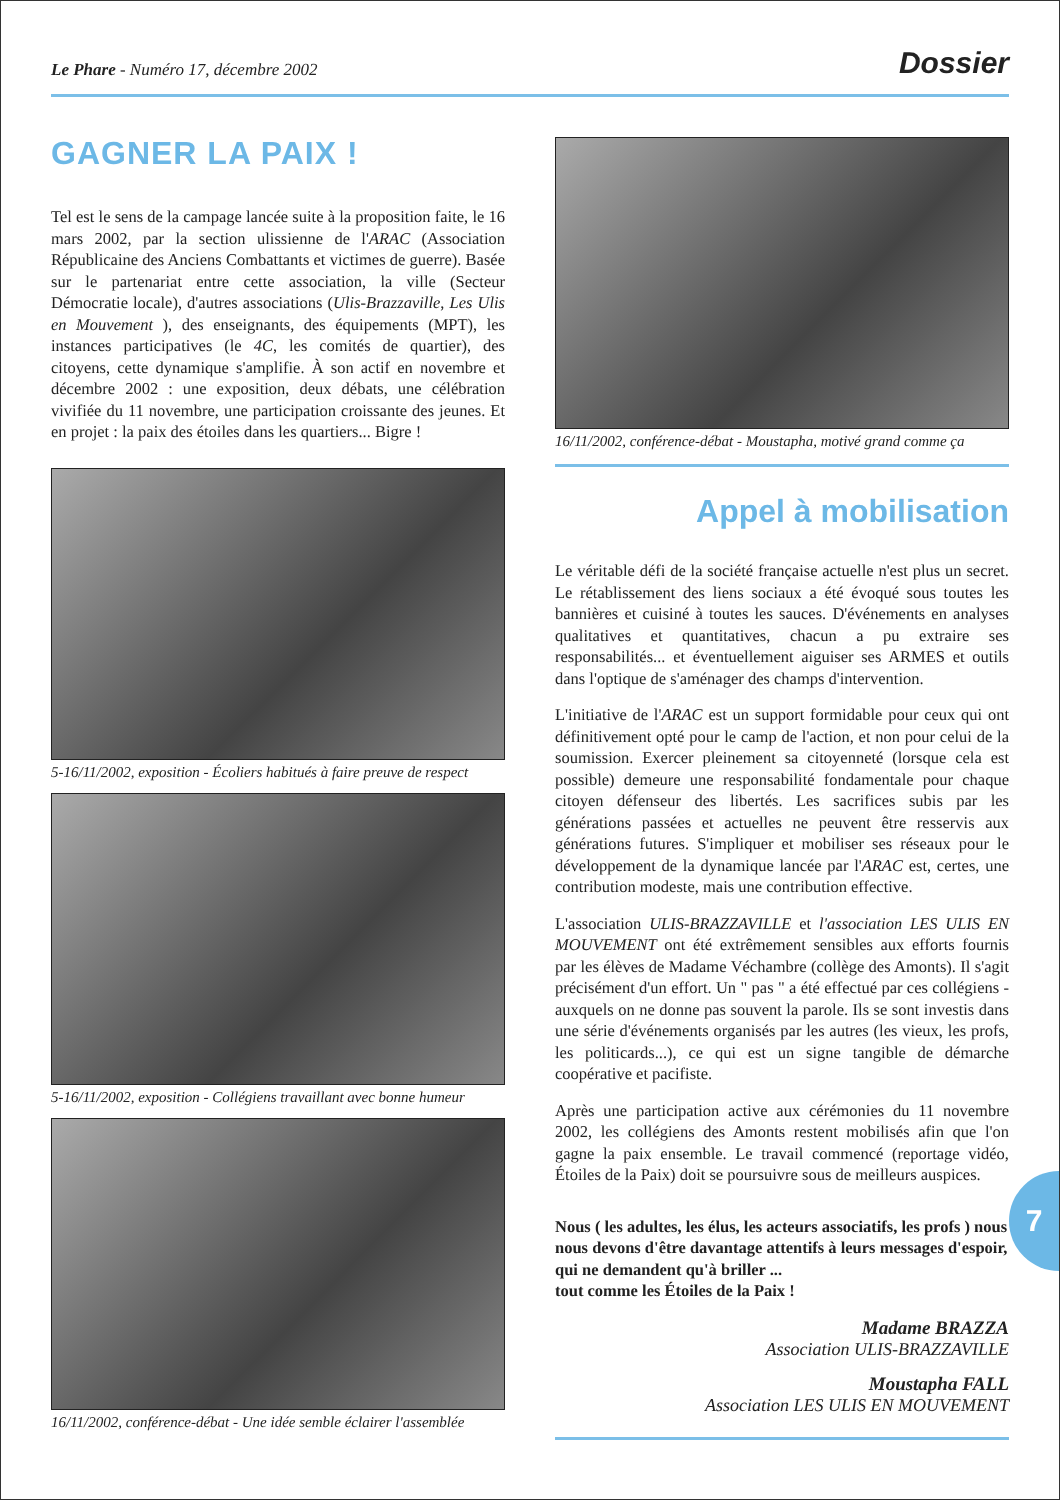Le Phare - Numéro 17, décembre 2002 Dossier
GAGNER LA PAIX !
Tel est le sens de la campage lancée suite à la proposition faite, le 16 mars 2002, par la section ulissienne de l'ARAC (Association Républicaine des Anciens Combattants et victimes de guerre). Basée sur le partenariat entre cette association, la ville (Secteur Démocratie locale), d'autres associations (Ulis-Brazzaville, Les Ulis en Mouvement ), des enseignants, des équipements (MPT), les instances participatives (le 4C, les comités de quartier), des citoyens, cette dynamique s'amplifie. À son actif en novembre et décembre 2002 : une exposition, deux débats, une célébration vivifiée du 11 novembre, une participation croissante des jeunes. Et en projet : la paix des étoiles dans les quartiers... Bigre !
5-16/11/2002, exposition - Écoliers habitués à faire preuve de respect
5-16/11/2002, exposition - Collégiens travaillant avec bonne humeur
16/11/2002, conférence-débat - Une idée semble éclairer l'assemblée
16/11/2002, conférence-débat - Moustapha, motivé grand comme ça
Appel à mobilisation
Le véritable défi de la société française actuelle n'est plus un secret. Le rétablissement des liens sociaux a été évoqué sous toutes les bannières et cuisiné à toutes les sauces. D'événements en analyses qualitatives et quantitatives, chacun a pu extraire ses responsabilités... et éventuellement aiguiser ses ARMES et outils dans l'optique de s'aménager des champs d'intervention.
L'initiative de l'ARAC est un support formidable pour ceux qui ont définitivement opté pour le camp de l'action, et non pour celui de la soumission. Exercer pleinement sa citoyenneté (lorsque cela est possible) demeure une responsabilité fondamentale pour chaque citoyen défenseur des libertés. Les sacrifices subis par les générations passées et actuelles ne peuvent être resservis aux générations futures. S'impliquer et mobiliser ses réseaux pour le développement de la dynamique lancée par l'ARAC est, certes, une contribution modeste, mais une contribution effective.
L'association ULIS-BRAZZAVILLE et l'association LES ULIS EN MOUVEMENT ont été extrêmement sensibles aux efforts fournis par les élèves de Madame Véchambre (collège des Amonts). Il s'agit précisément d'un effort. Un " pas " a été effectué par ces collégiens - auxquels on ne donne pas souvent la parole. Ils se sont investis dans une série d'événements organisés par les autres (les vieux, les profs, les politicards...), ce qui est un signe tangible de démarche coopérative et pacifiste.
Après une participation active aux cérémonies du 11 novembre 2002, les collégiens des Amonts restent mobilisés afin que l'on gagne la paix ensemble. Le travail commencé (reportage vidéo, Étoiles de la Paix) doit se poursuivre sous de meilleurs auspices.
Nous ( les adultes, les élus, les acteurs associatifs, les profs ) nous nous devons d'être davantage attentifs à leurs messages d'espoir, qui ne demandent qu'à briller ...
tout comme les Étoiles de la Paix !
Madame BRAZZA
Association ULIS-BRAZZAVILLE
Moustapha FALL
Association LES ULIS EN MOUVEMENT
7